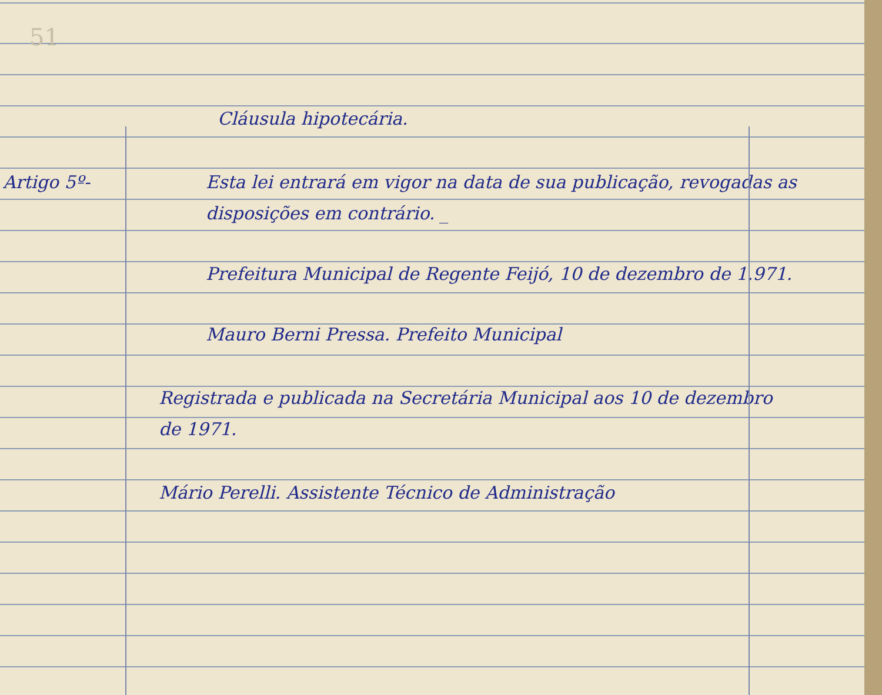51
Cláusula hipotecária.
Artigo 5º- Esta lei entrará em vigor na data de sua publicação, revogadas as disposições em contrário. _
Prefeitura Municipal de Regente Feijó, 10 de dezembro de 1.971.
Mauro Berni Pressa. Prefeito Municipal
Registrada e publicada na Secretária Municipal aos 10 de dezembro de 1971.
Mário Perelli. Assistente Técnico de Administração